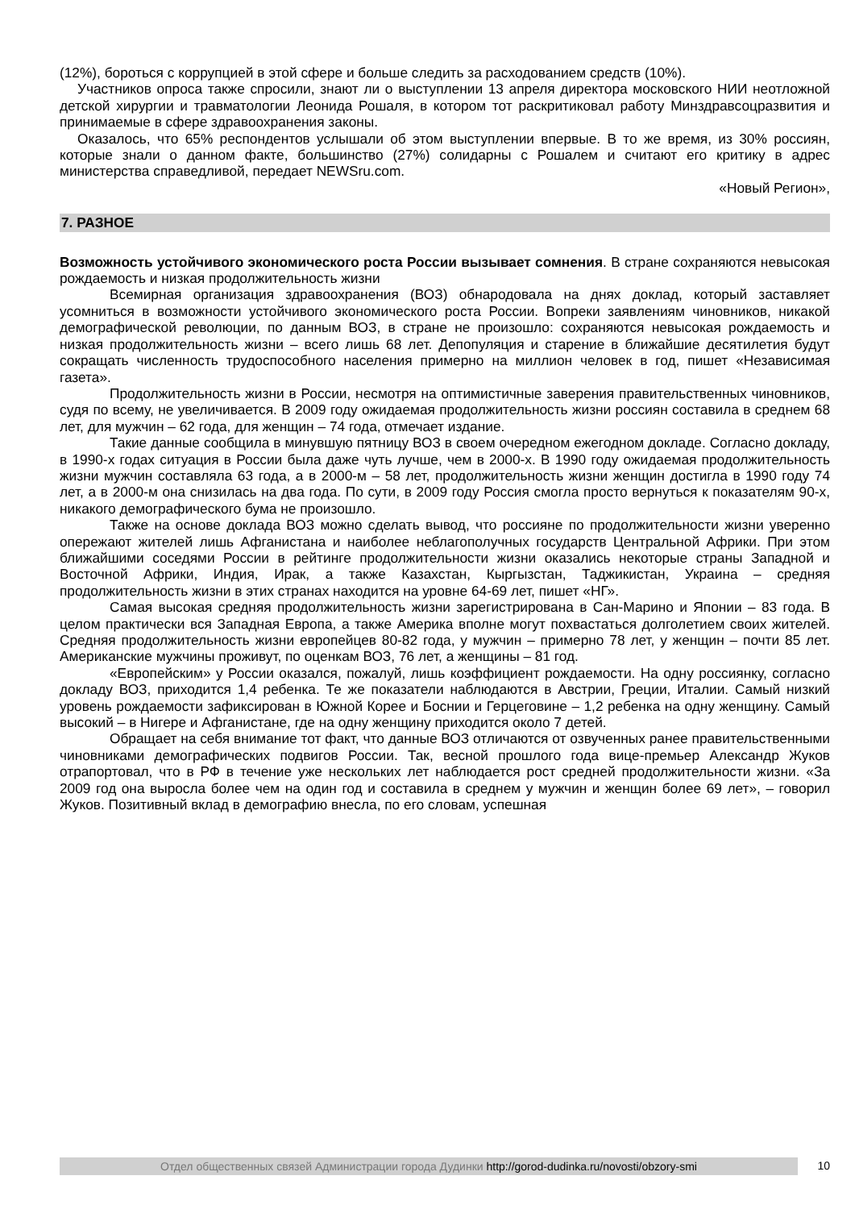(12%), бороться с коррупцией в этой сфере и больше следить за расходованием средств (10%).
Участников опроса также спросили, знают ли о выступлении 13 апреля директора московского НИИ неотложной детской хирургии и травматологии Леонида Рошаля, в котором тот раскритиковал работу Минздравсоцразвития и принимаемые в сфере здравоохранения законы.
Оказалось, что 65% респондентов услышали об этом выступлении впервые. В то же время, из 30% россиян, которые знали о данном факте, большинство (27%) солидарны с Рошалем и считают его критику в адрес министерства справедливой, передает NEWSru.com.
«Новый Регион»,
7. РАЗНОЕ
Возможность устойчивого экономического роста России вызывает сомнения. В стране сохраняются невысокая рождаемость и низкая продолжительность жизни
Всемирная организация здравоохранения (ВОЗ) обнародовала на днях доклад, который заставляет усомниться в возможности устойчивого экономического роста России. Вопреки заявлениям чиновников, никакой демографической революции, по данным ВОЗ, в стране не произошло: сохраняются невысокая рождаемость и низкая продолжительность жизни – всего лишь 68 лет. Депопуляция и старение в ближайшие десятилетия будут сокращать численность трудоспособного населения примерно на миллион человек в год, пишет «Независимая газета».
Продолжительность жизни в России, несмотря на оптимистичные заверения правительственных чиновников, судя по всему, не увеличивается. В 2009 году ожидаемая продолжительность жизни россиян составила в среднем 68 лет, для мужчин – 62 года, для женщин – 74 года, отмечает издание.
Такие данные сообщила в минувшую пятницу ВОЗ в своем очередном ежегодном докладе. Согласно докладу, в 1990-х годах ситуация в России была даже чуть лучше, чем в 2000-х. В 1990 году ожидаемая продолжительность жизни мужчин составляла 63 года, а в 2000-м – 58 лет, продолжительность жизни женщин достигла в 1990 году 74 лет, а в 2000-м она снизилась на два года. По сути, в 2009 году Россия смогла просто вернуться к показателям 90-х, никакого демографического бума не произошло.
Также на основе доклада ВОЗ можно сделать вывод, что россияне по продолжительности жизни уверенно опережают жителей лишь Афганистана и наиболее неблагополучных государств Центральной Африки. При этом ближайшими соседями России в рейтинге продолжительности жизни оказались некоторые страны Западной и Восточной Африки, Индия, Ирак, а также Казахстан, Кыргызстан, Таджикистан, Украина – средняя продолжительность жизни в этих странах находится на уровне 64-69 лет, пишет «НГ».
Самая высокая средняя продолжительность жизни зарегистрирована в Сан-Марино и Японии – 83 года. В целом практически вся Западная Европа, а также Америка вполне могут похвастаться долголетием своих жителей. Средняя продолжительность жизни европейцев 80-82 года, у мужчин – примерно 78 лет, у женщин – почти 85 лет. Американские мужчины проживут, по оценкам ВОЗ, 76 лет, а женщины – 81 год.
«Европейским» у России оказался, пожалуй, лишь коэффициент рождаемости. На одну россиянку, согласно докладу ВОЗ, приходится 1,4 ребенка. Те же показатели наблюдаются в Австрии, Греции, Италии. Самый низкий уровень рождаемости зафиксирован в Южной Корее и Боснии и Герцеговине – 1,2 ребенка на одну женщину. Самый высокий – в Нигере и Афганистане, где на одну женщину приходится около 7 детей.
Обращает на себя внимание тот факт, что данные ВОЗ отличаются от озвученных ранее правительственными чиновниками демографических подвигов России. Так, весной прошлого года вице-премьер Александр Жуков отрапортовал, что в РФ в течение уже нескольких лет наблюдается рост средней продолжительности жизни. «За 2009 год она выросла более чем на один год и составила в среднем у мужчин и женщин более 69 лет», – говорил Жуков. Позитивный вклад в демографию внесла, по его словам, успешная
Отдел общественных связей Администрации города Дудинки http://gorod-dudinka.ru/novosti/obzory-smi
10